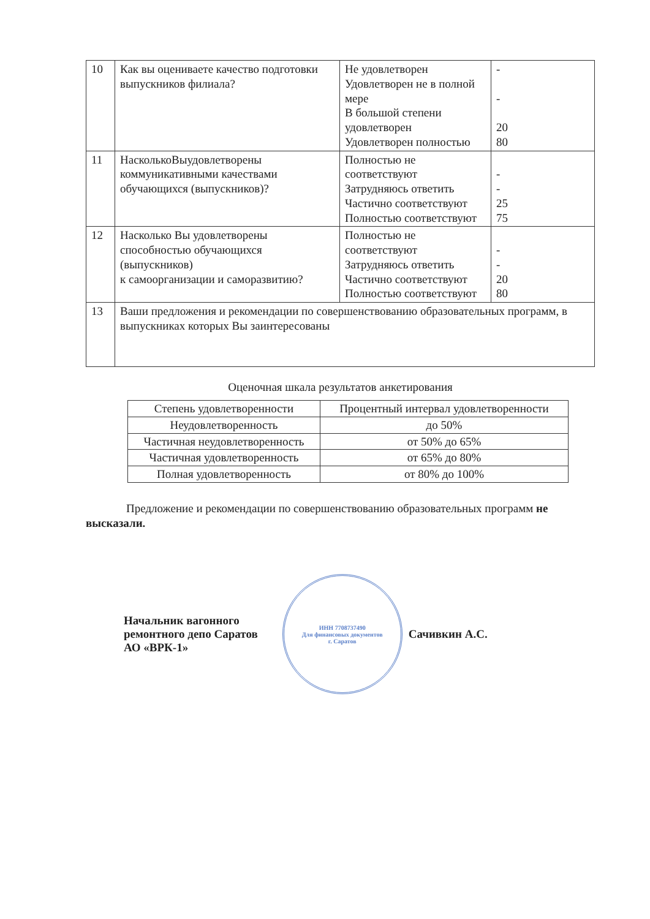| 10 | Как вы оцениваете качество подготовки выпускников филиала? | Не удовлетворен Удовлетворен не в полной мере В большой степени удовлетворен Удовлетворен полностью | - - 20 80 |
| 11 | НасколькоВыудовлетворены коммуникативными качествами обучающихся (выпускников)? | Полностью не соответствуют Затрудняюсь ответить Частично соответствуют Полностью соответствуют | - - 25 75 |
| 12 | Насколько Вы удовлетворены способностью обучающихся (выпускников) к самоорганизации и саморазвитию? | Полностью не соответствуют Затрудняюсь ответить Частично соответствуют Полностью соответствуют | - - 20 80 |
| 13 | Ваши предложения и рекомендации по совершенствованию образовательных программ, в выпускниках которых Вы заинтересованы | | |
Оценочная шкала результатов анкетирования
| Степень удовлетворенности | Процентный интервал удовлетворенности |
| --- | --- |
| Неудовлетворенность | до 50% |
| Частичная неудовлетворенность | от 50% до 65% |
| Частичная удовлетворенность | от 65% до 80% |
| Полная удовлетворенность | от 80% до 100% |
Предложение и рекомендации по совершенствованию образовательных программ не высказали.
Начальник вагонного
ремонтного депо Саратов
АО «ВРК-1»
ИНН 7708737490
Для финансовых документов
г. Саратов
Сачивкин А.С.